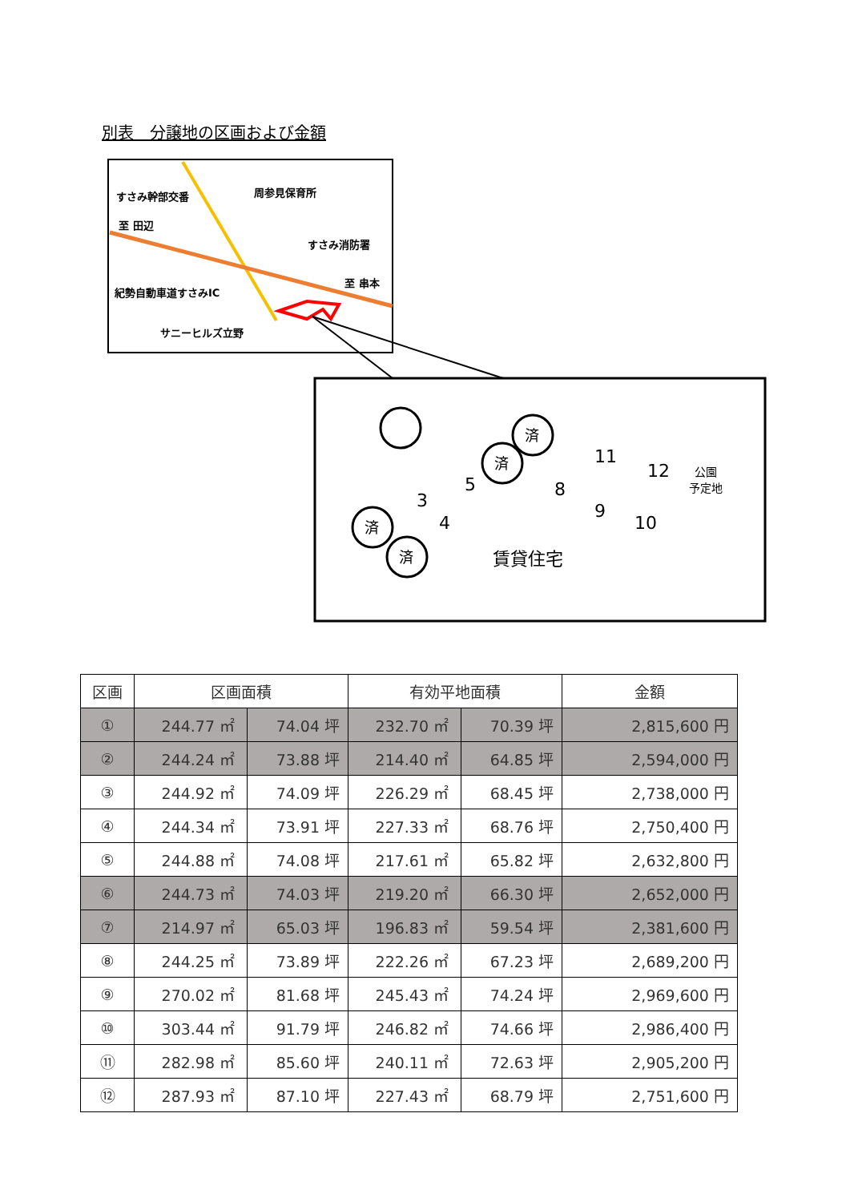別表　分譲地の区画および金額
すさみ幹部交番
周参見保育所
至 田辺
すさみ消防署
至 串本
紀勢自動車道すさみIC
サニーヒルズ立野
3
4
5
8
9
10
11
12
賃貸住宅
公園
予定地
済
済
済
済
| 区画 | 区画面積 | | 有効平地面積 | | 金額 |
| --- | --- | --- | --- | --- | --- |
| ① | 244.77 ㎡ | 74.04 坪 | 232.70 ㎡ | 70.39 坪 | 2,815,600 円 |
| ② | 244.24 ㎡ | 73.88 坪 | 214.40 ㎡ | 64.85 坪 | 2,594,000 円 |
| ③ | 244.92 ㎡ | 74.09 坪 | 226.29 ㎡ | 68.45 坪 | 2,738,000 円 |
| ④ | 244.34 ㎡ | 73.91 坪 | 227.33 ㎡ | 68.76 坪 | 2,750,400 円 |
| ⑤ | 244.88 ㎡ | 74.08 坪 | 217.61 ㎡ | 65.82 坪 | 2,632,800 円 |
| ⑥ | 244.73 ㎡ | 74.03 坪 | 219.20 ㎡ | 66.30 坪 | 2,652,000 円 |
| ⑦ | 214.97 ㎡ | 65.03 坪 | 196.83 ㎡ | 59.54 坪 | 2,381,600 円 |
| ⑧ | 244.25 ㎡ | 73.89 坪 | 222.26 ㎡ | 67.23 坪 | 2,689,200 円 |
| ⑨ | 270.02 ㎡ | 81.68 坪 | 245.43 ㎡ | 74.24 坪 | 2,969,600 円 |
| ⑩ | 303.44 ㎡ | 91.79 坪 | 246.82 ㎡ | 74.66 坪 | 2,986,400 円 |
| ⑪ | 282.98 ㎡ | 85.60 坪 | 240.11 ㎡ | 72.63 坪 | 2,905,200 円 |
| ⑫ | 287.93 ㎡ | 87.10 坪 | 227.43 ㎡ | 68.79 坪 | 2,751,600 円 |